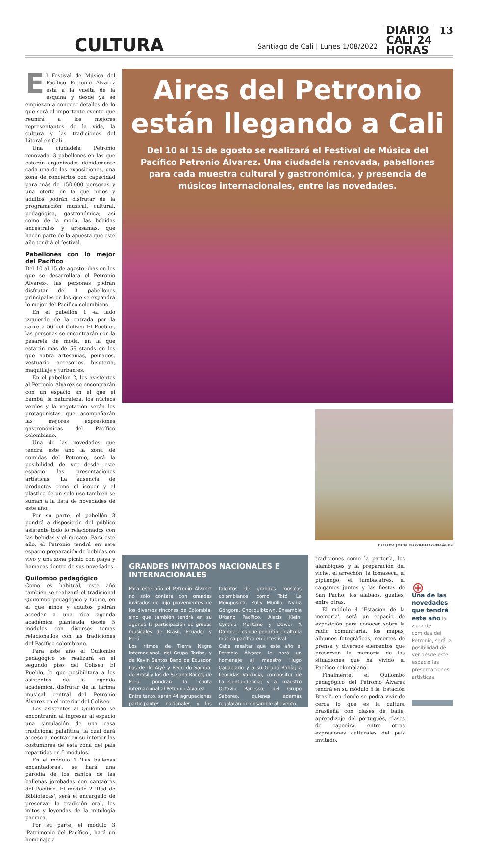CULTURA
Santiago de Cali | Lunes 1/08/2022
DIARIO
CALI 24
HORAS
13
El Festival de Música del Pacífico Petronio Álvarez está a la vuelta de la esquina y desde ya se empiezan a conocer detalles de lo que será el importante evento que reunirá a los mejores representantes de la vida, la cultura y las tradiciones del Litoral en Cali.
Una ciudadela Petronio renovada, 3 pabellones en las que estarán organizadas debidamente cada una de las exposiciones, una zona de conciertos con capacidad para más de 150.000 personas y una oferta en la que niños y adultos podrán disfrutar de la programación musical, cultural, pedagógica, gastronómica; así como de la moda, las bebidas ancestrales y artesanías, que hacen parte de la apuesta que este año tendrá el festival.
Pabellones con lo mejor del Pacífico
Del 10 al 15 de agosto -días en los que se desarrollará el Petronio Álvarez-, las personas podrán disfrutar de 3 pabellones principales en los que se expondrá lo mejor del Pacífico colombiano.
En el pabellón 1 -al lado izquierdo de la entrada por la carrera 50 del Coliseo El Pueblo-, las personas se encontrarán con la pasarela de moda, en la que estarán más de 59 stands en los que habrá artesanías, peinados, vestuario, accesorios, bisutería, maquillaje y turbantes.
En el pabellón 2, los asistentes al Petronio Álvarez se encontrarán con un espacio en el que el bambú, la naturaleza, los núcleos verdes y la vegetación serán los protagonistas que acompañarán las mejores expresiones gastronómicas del Pacífico colombiano.
Una de las novedades que tendrá este año la zona de comidas del Petronio, será la posibilidad de ver desde este espacio las presentaciones artísticas. La ausencia de productos como el icopor y el plástico de un solo uso también se suman a la lista de novedades de este año.
Por su parte, el pabellón 3 pondrá a disposición del público asistente todo lo relacionados con las bebidas y el mecato. Para este año, el Petronio tendrá en este espacio preparación de bebidas en vivo y una zona picnic con playa y hamacas dentro de sus novedades.
Quilombo pedagógico
Como es habitual, este año también se realizará el tradicional Quilombo pedagógico y lúdico, en el que niños y adultos podrán acceder a una rica agenda académica planteada desde 5 módulos con diversos temas relacionados con las tradiciones del Pacífico colombiano.
Para este año el Quilombo pedagógico se realizará en el segundo piso del Coliseo El Pueblo, lo que posibilitará a los asistentes de la agenda académica, disfrutar de la tarima musical central del Petronio Álvarez en el interior del Coliseo.
Los asistentes al Quilombo se encontrarán al ingresar al espacio una simulación de una casa tradicional palafítica, la cual dará acceso a mostrar en su interior las costumbres de esta zona del país repartidas en 5 módulos.
En el módulo 1 'Las ballenas encantadoras', se hará una parodia de los cantos de las ballenas jorobadas con cantaoras del Pacífico. El módulo 2 'Red de Bibliotecas', será el encargado de preservar la tradición oral, los mitos y leyendas de la mitología pacífica.
Por su parte, el módulo 3 'Patrimonio del Pacífico', hará un homenaje a
Aires del Petronio
están llegando a Cali
Del 10 al 15 de agosto se realizará el Festival de Música del Pacífico Petronio Álvarez. Una ciudadela renovada, pabellones para cada muestra cultural y gastronómica, y presencia de músicos internacionales, entre las novedades.
FOTOS: JHON EDWARD GONZÁLEZ
GRANDES INVITADOS NACIONALES E INTERNACIONALES
Para este año el Petronio Álvarez no solo contará con grandes invitados de lujo provenientes de los diversos rincones de Colombia, sino que también tendrá en su agenda la participación de grupos musicales de Brasil, Ecuador y Perú.
Los ritmos de Tierra Negra Internacional, del Grupo Taribo, y de Kevin Santos Band de Ecuador. Los de Ilê Aiyê y Beco do Samba, de Brasil y los de Susana Bacca, de Perú, pondrán la cuota internacional al Petronio Álvarez.
Entre tanto, serán 44 agrupaciones participantes nacionales y los talentos de grandes músicos colombianos como Totó La Momposina, Zully Murillo, Nydia Góngora, Chocquibtown, Ensamble Urbano Pacífico, Alexis Klein, Cynthia Montaño y Dawer X Damper, los que pondrán en alto la música pacífica en el festival.
Cabe resaltar que este año el Petronio Álvarez le hará un homenaje al maestro Hugo Candelario y a su Grupo Bahía; a Leonidas Valencia, compositor de La Contundencia; y al maestro Octavio Panesso, del Grupo Saboreo, quienes además regalarán un ensamble al evento.
tradiciones como la partería, los alambiques y la preparación del viche, el arrechón, la tomaseca, el pipilongo, el tumbacatres, el caigamos juntos y las fiestas de San Pacho, los alabaos, gualíes, entre otras.
El módulo 4 'Estación de la memoria', será un espacio de exposición para conocer sobre la radio comunitaria, los mapas, álbumes fotográficos, recortes de prensa y diversos elementos que preservan la memoria de las situaciones que ha vivido el Pacífico colombiano.
Finalmente, el Quilombo pedagógico del Petronio Álvarez tendrá en su módulo 5 la 'Estación Brasil', en donde se podrá vivir de cerca lo que es la cultura brasileña con clases de baile, aprendizaje del portugués, clases de capoeira, entre otras expresiones culturales del país invitado.
⊕
Una de las novedades que tendrá este año la zona de comidas del Petronio, será la posibilidad de ver desde este espacio las presentaciones artísticas.